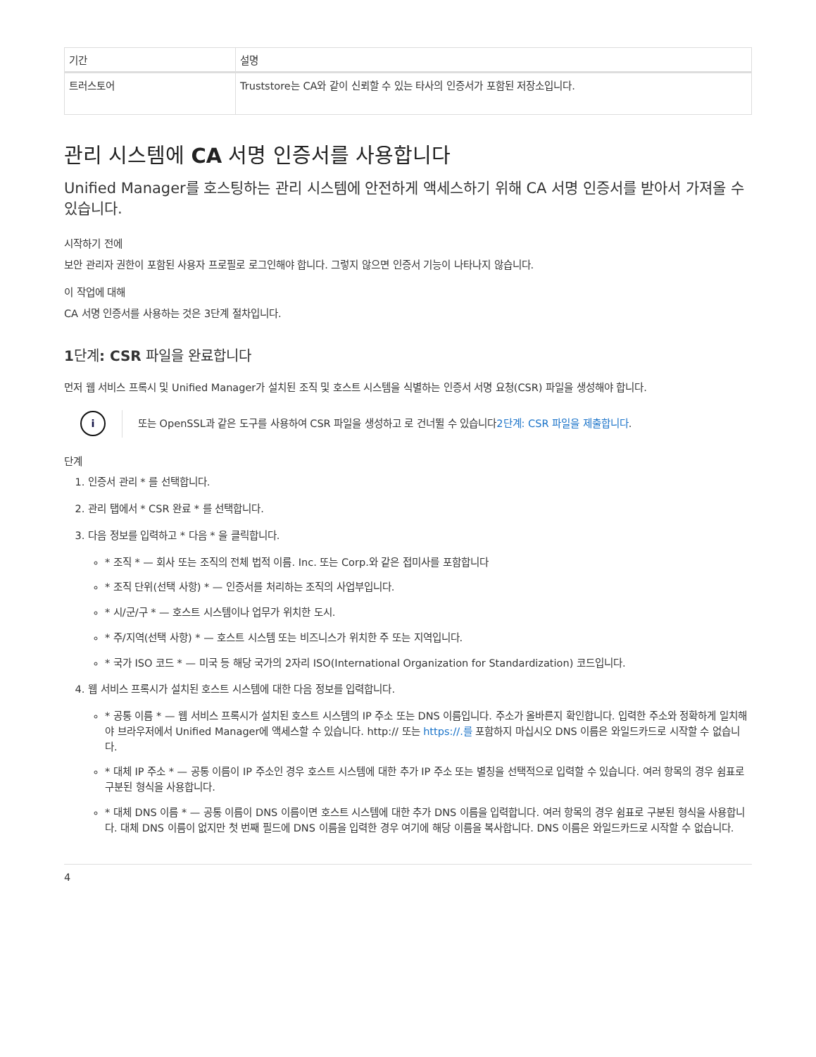| 기간 | 설명 |
| --- | --- |
| 트러스토어 | Truststore는 CA와 같이 신뢰할 수 있는 타사의 인증서가 포함된 저장소입니다. |
관리 시스템에 CA 서명 인증서를 사용합니다
Unified Manager를 호스팅하는 관리 시스템에 안전하게 액세스하기 위해 CA 서명 인증서를 받아서 가져올 수 있습니다.
시작하기 전에
보안 관리자 권한이 포함된 사용자 프로필로 로그인해야 합니다. 그렇지 않으면 인증서 기능이 나타나지 않습니다.
이 작업에 대해
CA 서명 인증서를 사용하는 것은 3단계 절차입니다.
1단계: CSR 파일을 완료합니다
먼저 웹 서비스 프록시 및 Unified Manager가 설치된 조직 및 호스트 시스템을 식별하는 인증서 서명 요청(CSR) 파일을 생성해야 합니다.
i
또는 OpenSSL과 같은 도구를 사용하여 CSR 파일을 생성하고 로 건너뛸 수 있습니다2단계: CSR 파일을 제출합니다.
단계
1. 인증서 관리 * 를 선택합니다.
2. 관리 탭에서 * CSR 완료 * 를 선택합니다.
3. 다음 정보를 입력하고 * 다음 * 을 클릭합니다.
* 조직 * — 회사 또는 조직의 전체 법적 이름. Inc. 또는 Corp.와 같은 접미사를 포함합니다
* 조직 단위(선택 사항) * — 인증서를 처리하는 조직의 사업부입니다.
* 시/군/구 * — 호스트 시스템이나 업무가 위치한 도시.
* 주/지역(선택 사항) * — 호스트 시스템 또는 비즈니스가 위치한 주 또는 지역입니다.
* 국가 ISO 코드 * — 미국 등 해당 국가의 2자리 ISO(International Organization for Standardization) 코드입니다.
4. 웹 서비스 프록시가 설치된 호스트 시스템에 대한 다음 정보를 입력합니다.
* 공통 이름 * — 웹 서비스 프록시가 설치된 호스트 시스템의 IP 주소 또는 DNS 이름입니다. 주소가 올바른지 확인합니다. 입력한 주소와 정확하게 일치해야 브라우저에서 Unified Manager에 액세스할 수 있습니다. http:// 또는 https://.를 포함하지 마십시오 DNS 이름은 와일드카드로 시작할 수 없습니다.
* 대체 IP 주소 * — 공통 이름이 IP 주소인 경우 호스트 시스템에 대한 추가 IP 주소 또는 별칭을 선택적으로 입력할 수 있습니다. 여러 항목의 경우 쉼표로 구분된 형식을 사용합니다.
* 대체 DNS 이름 * — 공통 이름이 DNS 이름이면 호스트 시스템에 대한 추가 DNS 이름을 입력합니다. 여러 항목의 경우 쉼표로 구분된 형식을 사용합니다. 대체 DNS 이름이 없지만 첫 번째 필드에 DNS 이름을 입력한 경우 여기에 해당 이름을 복사합니다. DNS 이름은 와일드카드로 시작할 수 없습니다.
4